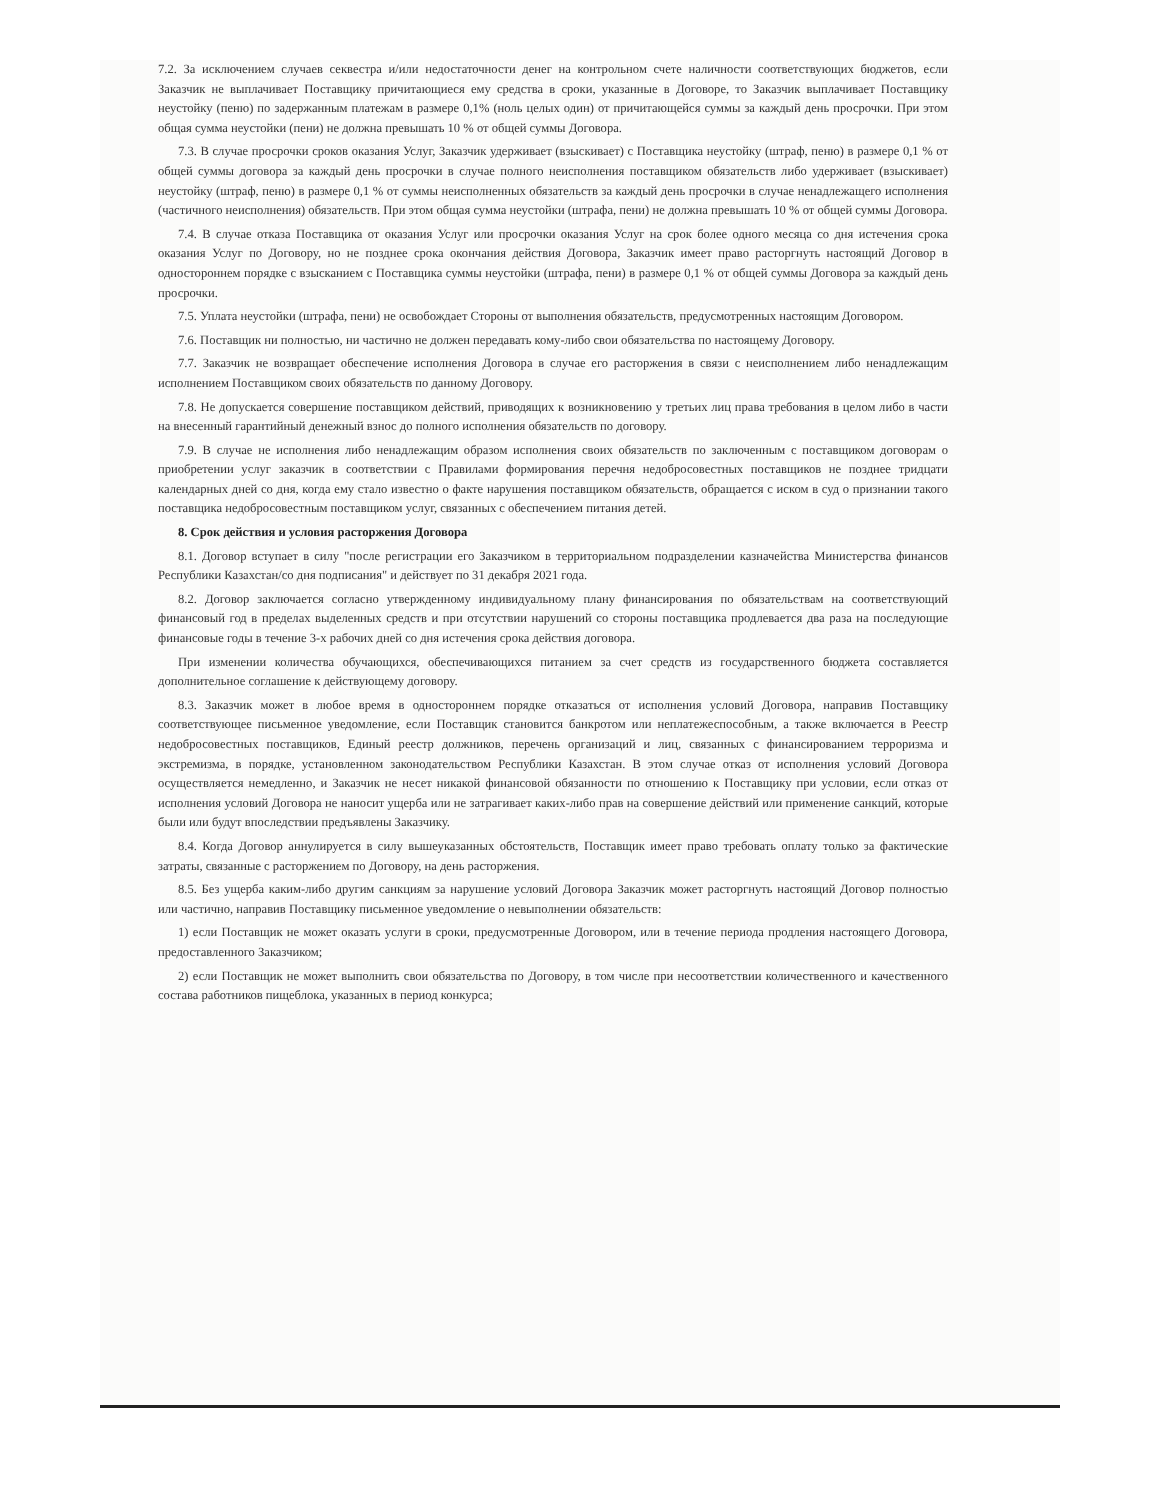7.2. За исключением случаев секвестра и/или недостаточности денег на контрольном счете наличности соответствующих бюджетов, если Заказчик не выплачивает Поставщику причитающиеся ему средства в сроки, указанные в Договоре, то Заказчик выплачивает Поставщику неустойку (пеню) по задержанным платежам в размере 0,1% (ноль целых один) от причитающейся суммы за каждый день просрочки. При этом общая сумма неустойки (пени) не должна превышать 10 % от общей суммы Договора.
7.3. В случае просрочки сроков оказания Услуг, Заказчик удерживает (взыскивает) с Поставщика неустойку (штраф, пеню) в размере 0,1 % от общей суммы договора за каждый день просрочки в случае полного неисполнения поставщиком обязательств либо удерживает (взыскивает) неустойку (штраф, пеню) в размере 0,1 % от суммы неисполненных обязательств за каждый день просрочки в случае ненадлежащего исполнения (частичного неисполнения) обязательств. При этом общая сумма неустойки (штрафа, пени) не должна превышать 10 % от общей суммы Договора.
7.4. В случае отказа Поставщика от оказания Услуг или просрочки оказания Услуг на срок более одного месяца со дня истечения срока оказания Услуг по Договору, но не позднее срока окончания действия Договора, Заказчик имеет право расторгнуть настоящий Договор в одностороннем порядке с взысканием с Поставщика суммы неустойки (штрафа, пени) в размере 0,1 % от общей суммы Договора за каждый день просрочки.
7.5. Уплата неустойки (штрафа, пени) не освобождает Стороны от выполнения обязательств, предусмотренных настоящим Договором.
7.6. Поставщик ни полностью, ни частично не должен передавать кому-либо свои обязательства по настоящему Договору.
7.7. Заказчик не возвращает обеспечение исполнения Договора в случае его расторжения в связи с неисполнением либо ненадлежащим исполнением Поставщиком своих обязательств по данному Договору.
7.8. Не допускается совершение поставщиком действий, приводящих к возникновению у третьих лиц права требования в целом либо в части на внесенный гарантийный денежный взнос до полного исполнения обязательств по договору.
7.9. В случае не исполнения либо ненадлежащим образом исполнения своих обязательств по заключенным с поставщиком договорам о приобретении услуг заказчик в соответствии с Правилами формирования перечня недобросовестных поставщиков не позднее тридцати календарных дней со дня, когда ему стало известно о факте нарушения поставщиком обязательств, обращается с иском в суд о признании такого поставщика недобросовестным поставщиком услуг, связанных с обеспечением питания детей.
8. Срок действия и условия расторжения Договора
8.1. Договор вступает в силу "после регистрации его Заказчиком в территориальном подразделении казначейства Министерства финансов Республики Казахстан/со дня подписания" и действует по 31 декабря 2021 года.
8.2. Договор заключается согласно утвержденному индивидуальному плану финансирования по обязательствам на соответствующий финансовый год в пределах выделенных средств и при отсутствии нарушений со стороны поставщика продлевается два раза на последующие финансовые годы в течение 3-х рабочих дней со дня истечения срока действия договора.
При изменении количества обучающихся, обеспечивающихся питанием за счет средств из государственного бюджета составляется дополнительное соглашение к действующему договору.
8.3. Заказчик может в любое время в одностороннем порядке отказаться от исполнения условий Договора, направив Поставщику соответствующее письменное уведомление, если Поставщик становится банкротом или неплатежеспособным, а также включается в Реестр недобросовестных поставщиков, Единый реестр должников, перечень организаций и лиц, связанных с финансированием терроризма и экстремизма, в порядке, установленном законодательством Республики Казахстан. В этом случае отказ от исполнения условий Договора осуществляется немедленно, и Заказчик не несет никакой финансовой обязанности по отношению к Поставщику при условии, если отказ от исполнения условий Договора не наносит ущерба или не затрагивает каких-либо прав на совершение действий или применение санкций, которые были или будут впоследствии предъявлены Заказчику.
8.4. Когда Договор аннулируется в силу вышеуказанных обстоятельств, Поставщик имеет право требовать оплату только за фактические затраты, связанные с расторжением по Договору, на день расторжения.
8.5. Без ущерба каким-либо другим санкциям за нарушение условий Договора Заказчик может расторгнуть настоящий Договор полностью или частично, направив Поставщику письменное уведомление о невыполнении обязательств:
1) если Поставщик не может оказать услуги в сроки, предусмотренные Договором, или в течение периода продления настоящего Договора, предоставленного Заказчиком;
2) если Поставщик не может выполнить свои обязательства по Договору, в том числе при несоответствии количественного и качественного состава работников пищеблока, указанных в период конкурса;